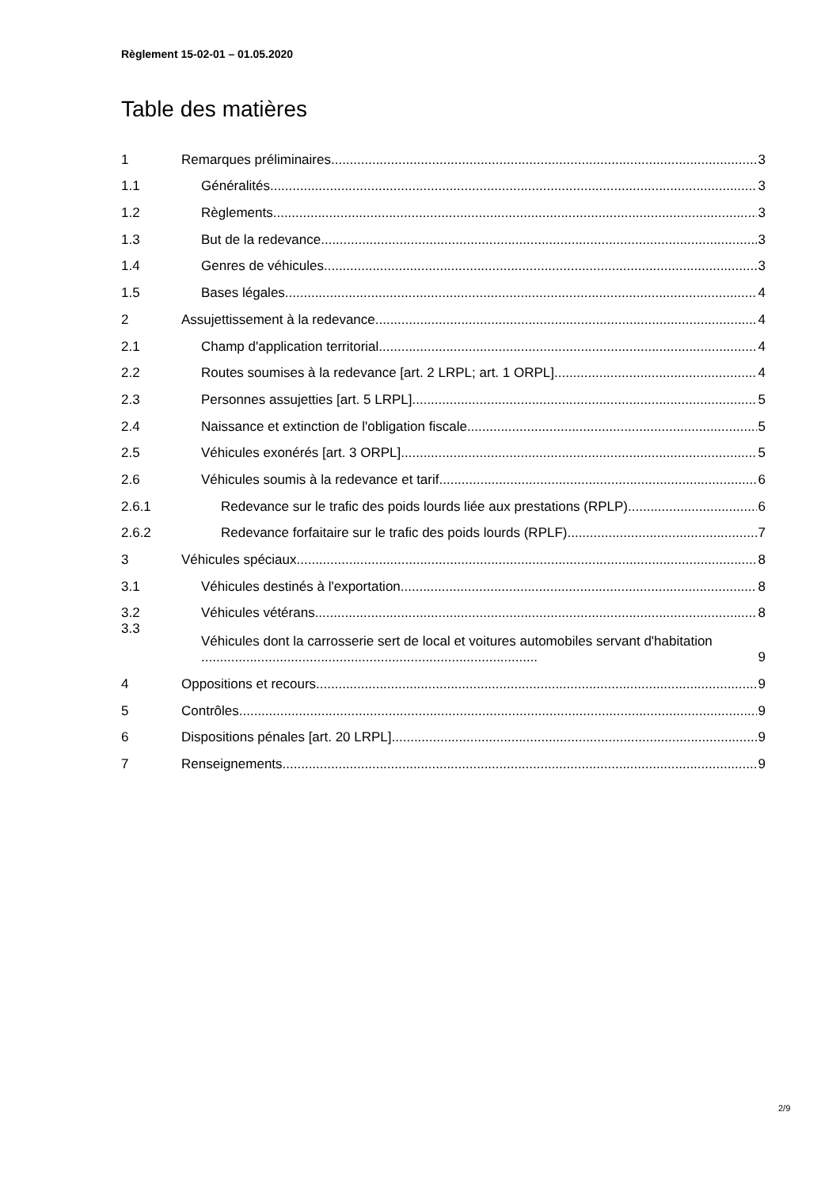Règlement 15-02-01 – 01.05.2020
Table des matières
1 Remarques préliminaires 3
1.1 Généralités 3
1.2 Règlements 3
1.3 But de la redevance 3
1.4 Genres de véhicules 3
1.5 Bases légales 4
2 Assujettissement à la redevance 4
2.1 Champ d'application territorial 4
2.2 Routes soumises à la redevance [art. 2 LRPL; art. 1 ORPL] 4
2.3 Personnes assujetties [art. 5 LRPL] 5
2.4 Naissance et extinction de l'obligation fiscale 5
2.5 Véhicules exonérés [art. 3 ORPL] 5
2.6 Véhicules soumis à la redevance et tarif 6
2.6.1 Redevance sur le trafic des poids lourds liée aux prestations (RPLP) 6
2.6.2 Redevance forfaitaire sur le trafic des poids lourds (RPLF) 7
3 Véhicules spéciaux 8
3.1 Véhicules destinés à l'exportation 8
3.2 Véhicules vétérans 8
3.3 Véhicules dont la carrosserie sert de local et voitures automobiles servant d'habitation .......................................................................................... 9
4 Oppositions et recours 9
5 Contrôles 9
6 Dispositions pénales [art. 20 LRPL] 9
7 Renseignements 9
2/9